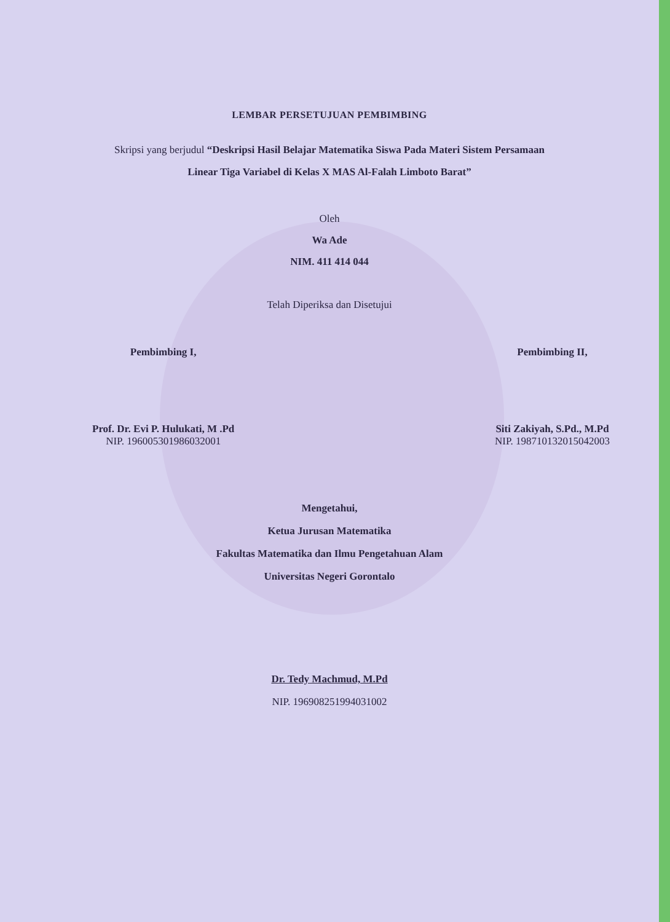LEMBAR PERSETUJUAN PEMBIMBING
Skripsi yang berjudul “Deskripsi Hasil Belajar Matematika Siswa Pada Materi Sistem Persamaan Linear Tiga Variabel di Kelas X MAS Al-Falah Limboto Barat”
Oleh
Wa Ade
NIM. 411 414 044
Telah Diperiksa dan Disetujui
Pembimbing I,
Prof. Dr. Evi P. Hulukati, M .Pd
NIP. 196005301986032001
Pembimbing II,
Siti Zakiyah, S.Pd., M.Pd
NIP. 198710132015042003
Mengetahui,
Ketua Jurusan Matematika
Fakultas Matematika dan Ilmu Pengetahuan Alam
Universitas Negeri Gorontalo
Dr. Tedy Machmud, M.Pd
NIP. 196908251994031002